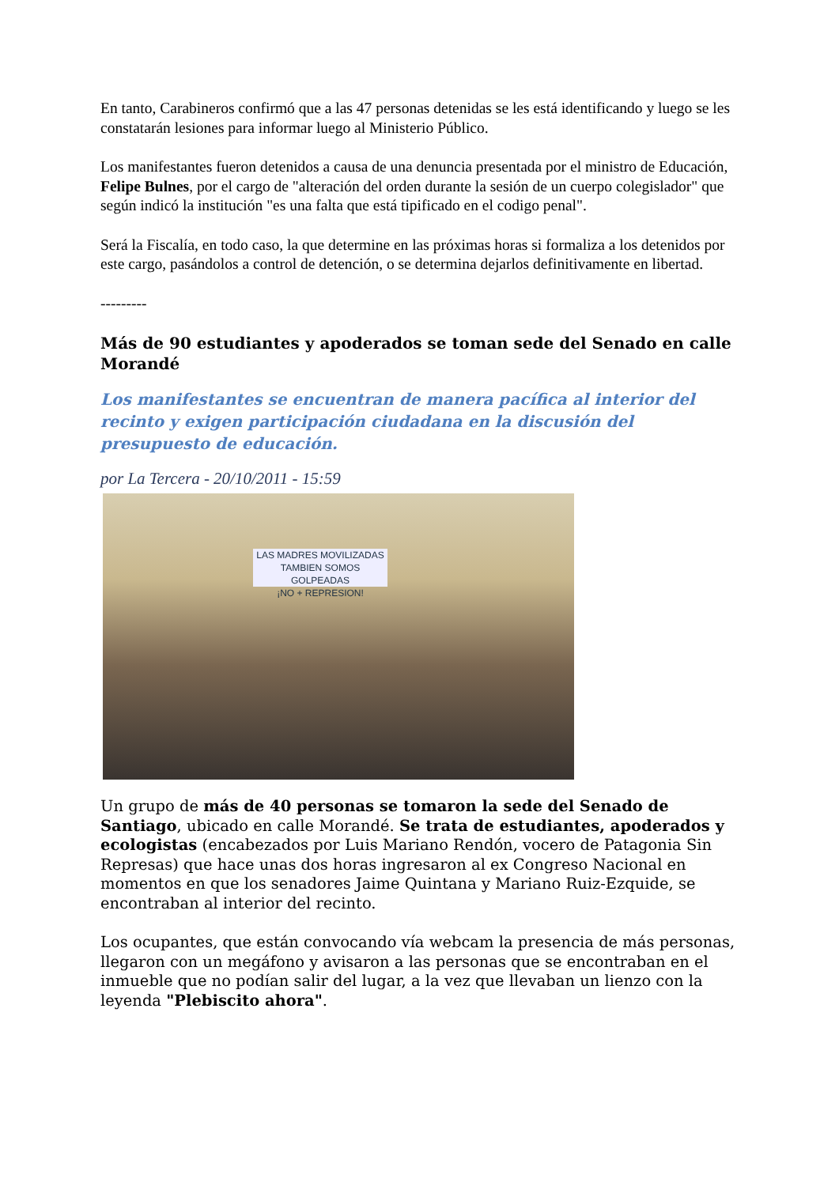En tanto, Carabineros confirmó que a las 47 personas detenidas se les está identificando y luego se les constatarán lesiones para informar luego al Ministerio Público.
Los manifestantes fueron detenidos a causa de una denuncia presentada por el ministro de Educación, Felipe Bulnes, por el cargo de "alteración del orden durante la sesión de un cuerpo colegislador" que según indicó la institución "es una falta que está tipificado en el codigo penal".
Será la Fiscalía, en todo caso, la que determine en las próximas horas si formaliza a los detenidos por este cargo, pasándolos a control de detención, o se determina dejarlos definitivamente en libertad.
---------
Más de 90 estudiantes y apoderados se toman sede del Senado en calle Morandé
Los manifestantes se encuentran de manera pacífica al interior del recinto y exigen participación ciudadana en la discusión del presupuesto de educación.
por La Tercera - 20/10/2011 - 15:59
LAS MADRES MOVILIZADAS
TAMBIEN SOMOS GOLPEADAS
¡NO + REPRESION!
Un grupo de más de 40 personas se tomaron la sede del Senado de Santiago, ubicado en calle Morandé. Se trata de estudiantes, apoderados y ecologistas (encabezados por Luis Mariano Rendón, vocero de Patagonia Sin Represas) que hace unas dos horas ingresaron al ex Congreso Nacional en momentos en que los senadores Jaime Quintana y Mariano Ruiz-Ezquide, se encontraban al interior del recinto.
Los ocupantes, que están convocando vía webcam la presencia de más personas, llegaron con un megáfono y avisaron a las personas que se encontraban en el inmueble que no podían salir del lugar, a la vez que llevaban un lienzo con la leyenda "Plebiscito ahora".